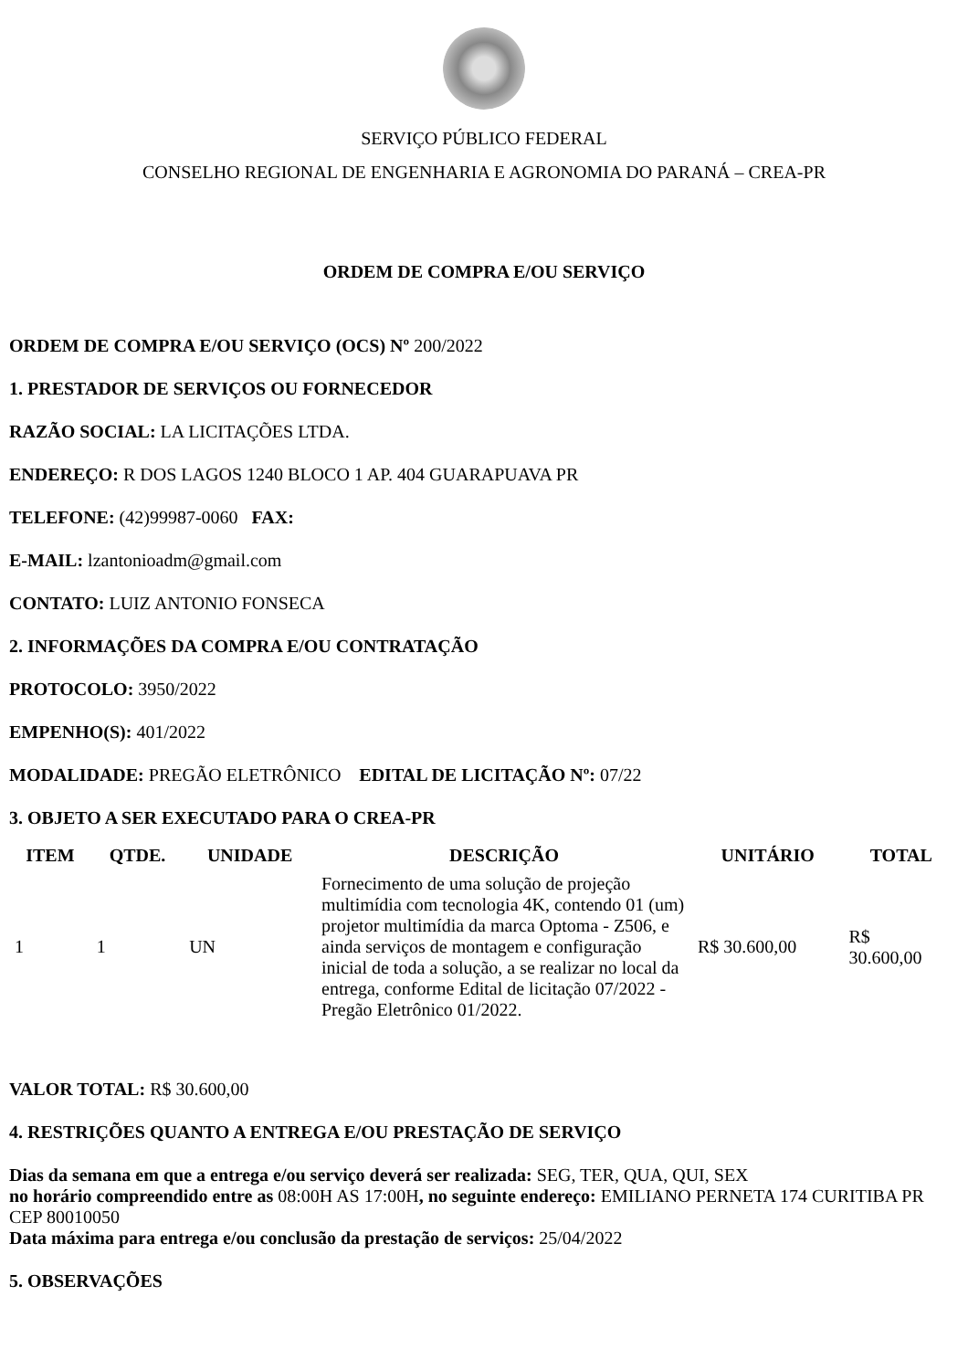SERVIÇO PÚBLICO FEDERAL
CONSELHO REGIONAL DE ENGENHARIA E AGRONOMIA DO PARANÁ – CREA-PR
ORDEM DE COMPRA E/OU SERVIÇO
ORDEM DE COMPRA E/OU SERVIÇO (OCS) Nº 200/2022
1. PRESTADOR DE SERVIÇOS OU FORNECEDOR
RAZÃO SOCIAL: LA LICITAÇÕES LTDA.
ENDEREÇO: R DOS LAGOS 1240 BLOCO 1 AP. 404 GUARAPUAVA PR
TELEFONE: (42)99987-0060 FAX:
E-MAIL: lzantonioadm@gmail.com
CONTATO: LUIZ ANTONIO FONSECA
2. INFORMAÇÕES DA COMPRA E/OU CONTRATAÇÃO
PROTOCOLO: 3950/2022
EMPENHO(S): 401/2022
MODALIDADE: PREGÃO ELETRÔNICO EDITAL DE LICITAÇÃO Nº: 07/22
3. OBJETO A SER EXECUTADO PARA O CREA-PR
| ITEM | QTDE. | UNIDADE | DESCRIÇÃO | UNITÁRIO | TOTAL |
| --- | --- | --- | --- | --- | --- |
| 1 | 1 | UN | Fornecimento de uma solução de projeção multimídia com tecnologia 4K, contendo 01 (um) projetor multimídia da marca Optoma - Z506, e ainda serviços de montagem e configuração inicial de toda a solução, a se realizar no local da entrega, conforme Edital de licitação 07/2022 - Pregão Eletrônico 01/2022. | R$ 30.600,00 | R$ 30.600,00 |
VALOR TOTAL: R$ 30.600,00
4. RESTRIÇÕES QUANTO A ENTREGA E/OU PRESTAÇÃO DE SERVIÇO
Dias da semana em que a entrega e/ou serviço deverá ser realizada: SEG, TER, QUA, QUI, SEX
no horário compreendido entre as 08:00H AS 17:00H, no seguinte endereço: EMILIANO PERNETA 174 CURITIBA PR CEP 80010050
Data máxima para entrega e/ou conclusão da prestação de serviços: 25/04/2022
5. OBSERVAÇÕES